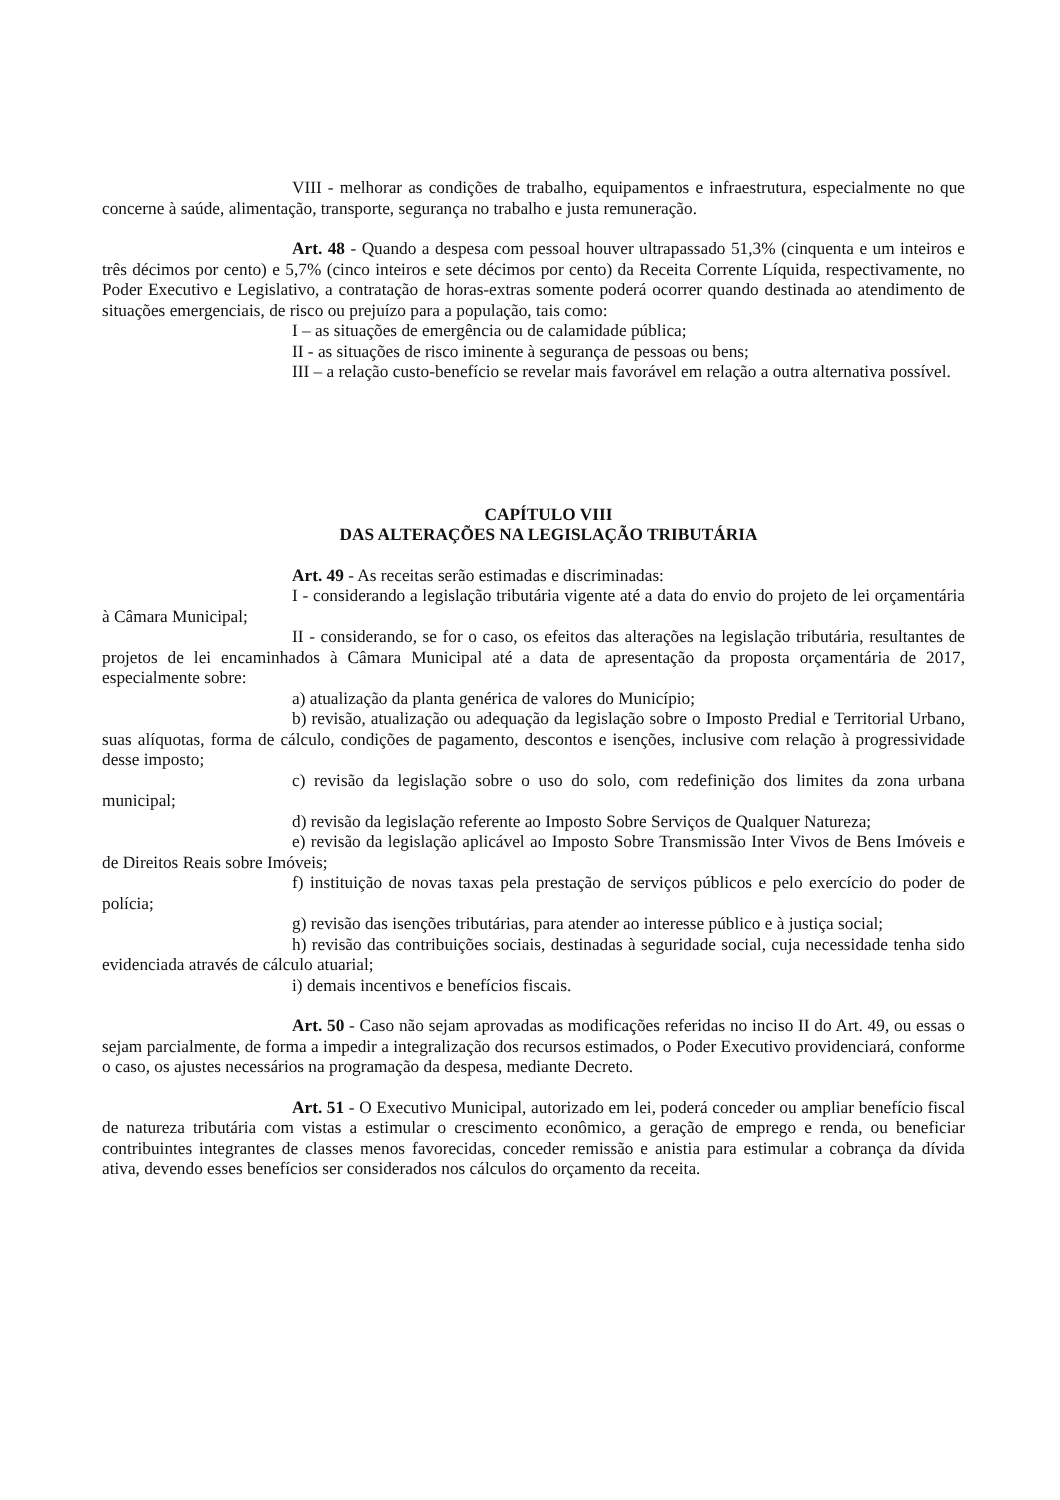VIII - melhorar as condições de trabalho, equipamentos e infraestrutura, especialmente no que concerne à saúde, alimentação, transporte, segurança no trabalho e justa remuneração.
Art. 48 - Quando a despesa com pessoal houver ultrapassado 51,3% (cinquenta e um inteiros e três décimos por cento) e 5,7% (cinco inteiros e sete décimos por cento) da Receita Corrente Líquida, respectivamente, no Poder Executivo e Legislativo, a contratação de horas-extras somente poderá ocorrer quando destinada ao atendimento de situações emergenciais, de risco ou prejuízo para a população, tais como:
I – as situações de emergência ou de calamidade pública;
II - as situações de risco iminente à segurança de pessoas ou bens;
III – a relação custo-benefício se revelar mais favorável em relação a outra alternativa possível.
CAPÍTULO VIII
DAS ALTERAÇÕES NA LEGISLAÇÃO TRIBUTÁRIA
Art. 49 - As receitas serão estimadas e discriminadas:
I - considerando a legislação tributária vigente até a data do envio do projeto de lei orçamentária à Câmara Municipal;
II - considerando, se for o caso, os efeitos das alterações na legislação tributária, resultantes de projetos de lei encaminhados à Câmara Municipal até a data de apresentação da proposta orçamentária de 2017, especialmente sobre:
a) atualização da planta genérica de valores do Município;
b) revisão, atualização ou adequação da legislação sobre o Imposto Predial e Territorial Urbano, suas alíquotas, forma de cálculo, condições de pagamento, descontos e isenções, inclusive com relação à progressividade desse imposto;
c) revisão da legislação sobre o uso do solo, com redefinição dos limites da zona urbana municipal;
d) revisão da legislação referente ao Imposto Sobre Serviços de Qualquer Natureza;
e) revisão da legislação aplicável ao Imposto Sobre Transmissão Inter Vivos de Bens Imóveis e de Direitos Reais sobre Imóveis;
f) instituição de novas taxas pela prestação de serviços públicos e pelo exercício do poder de polícia;
g) revisão das isenções tributárias, para atender ao interesse público e à justiça social;
h) revisão das contribuições sociais, destinadas à seguridade social, cuja necessidade tenha sido evidenciada através de cálculo atuarial;
i) demais incentivos e benefícios fiscais.
Art. 50 - Caso não sejam aprovadas as modificações referidas no inciso II do Art. 49, ou essas o sejam parcialmente, de forma a impedir a integralização dos recursos estimados, o Poder Executivo providenciará, conforme o caso, os ajustes necessários na programação da despesa, mediante Decreto.
Art. 51 - O Executivo Municipal, autorizado em lei, poderá conceder ou ampliar benefício fiscal de natureza tributária com vistas a estimular o crescimento econômico, a geração de emprego e renda, ou beneficiar contribuintes integrantes de classes menos favorecidas, conceder remissão e anistia para estimular a cobrança da dívida ativa, devendo esses benefícios ser considerados nos cálculos do orçamento da receita.